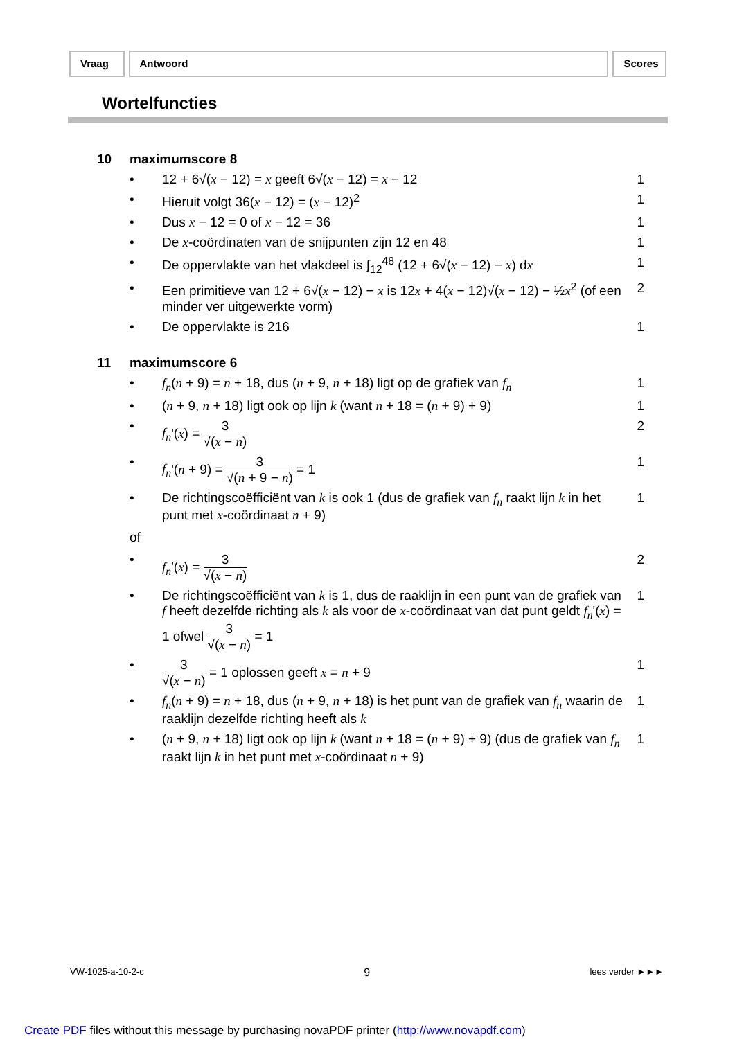Vraag Antwoord Scores
Wortelfuncties
10 maximumscore 8
• 12 + 6√(x − 12) = x geeft 6√(x − 12) = x − 12 1
• Hieruit volgt 36(x − 12) = (x − 12)<sup>2</sup> 1
• Dus x − 12 = 0 of x − 12 = 36 1
• De x-coördinaten van de snijpunten zijn 12 en 48 1
• De oppervlakte van het vlakdeel is ∫<sub>12</sub><sup>48</sup> (12 + 6√(x − 12) − x) dx 1
• Een primitieve van 12 + 6√(x − 12) − x is 12x + 4(x − 12)√(x − 12) − ½x<sup>2</sup> (of een minder ver uitgewerkte vorm) 2
• De oppervlakte is 216 1
11 maximumscore 6
• f<sub>n</sub>(n + 9) = n + 18, dus (n + 9, n + 18) ligt op de grafiek van f<sub>n</sub> 1
• (n + 9, n + 18) ligt ook op lijn k (want n + 18 = (n + 9) + 9) 1
• f<sub>n</sub>'(x) = 3 √(x − n) 2
• f<sub>n</sub>'(n + 9) = 3 √(n + 9 − n) = 1 1
• De richtingscoëfficiënt van k is ook 1 (dus de grafiek van f<sub>n</sub> raakt lijn k in het punt met x-coördinaat n + 9) 1
of
• f<sub>n</sub>'(x) = 3 √(x − n) 2
• De richtingscoëfficiënt van k is 1, dus de raaklijn in een punt van de grafiek van f heeft dezelfde richting als k als voor de x-coördinaat van dat punt geldt f<sub>n</sub>'(x) = 1 ofwel 3 √(x − n) = 1 1
• 3 √(x − n) = 1 oplossen geeft x = n + 9 1
• f<sub>n</sub>(n + 9) = n + 18, dus (n + 9, n + 18) is het punt van de grafiek van f<sub>n</sub> waarin de raaklijn dezelfde richting heeft als k 1
• (n + 9, n + 18) ligt ook op lijn k (want n + 18 = (n + 9) + 9) (dus de grafiek van f<sub>n</sub> raakt lijn k in het punt met x-coördinaat n + 9) 1
VW-1025-a-10-2-c 9 lees verder ►►►
Create PDF files without this message by purchasing novaPDF printer (http://www.novapdf.com)